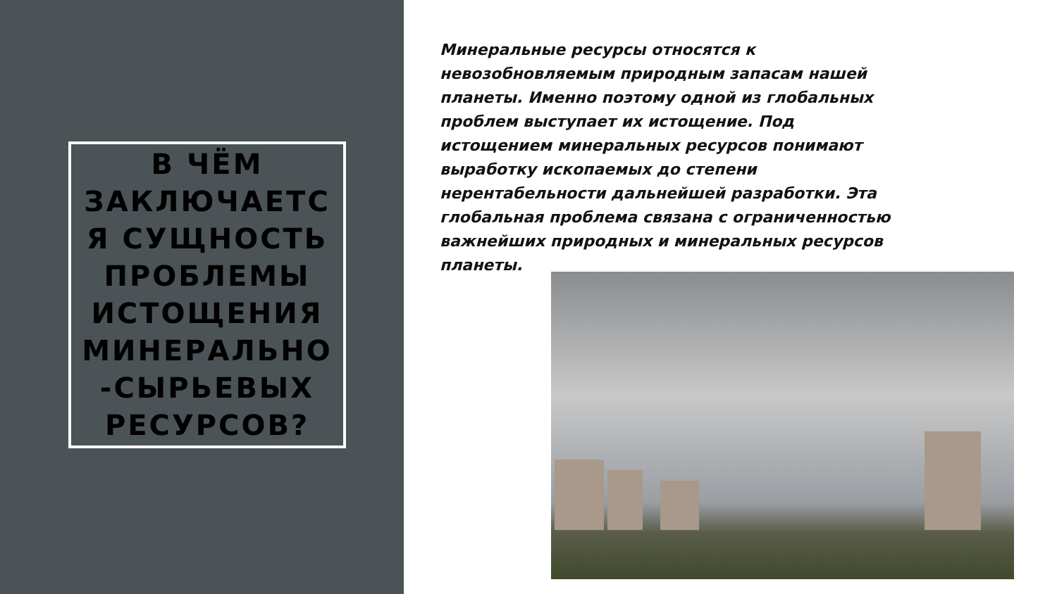В ЧЁМ ЗАКЛЮЧАЕТС Я СУЩНОСТЬ ПРОБЛЕМЫ ИСТОЩЕНИЯ МИНЕРАЛЬНО -СЫРЬЕВЫХ РЕСУРСОВ?
Минеральные ресурсы относятся к невозобновляемым природным запасам нашей планеты. Именно поэтому одной из глобальных проблем выступает их истощение. Под истощением минеральных ресурсов понимают выработку ископаемых до степени нерентабельности дальнейшей разработки. Эта глобальная проблема связана с ограниченностью важнейших природных и минеральных ресурсов планеты.